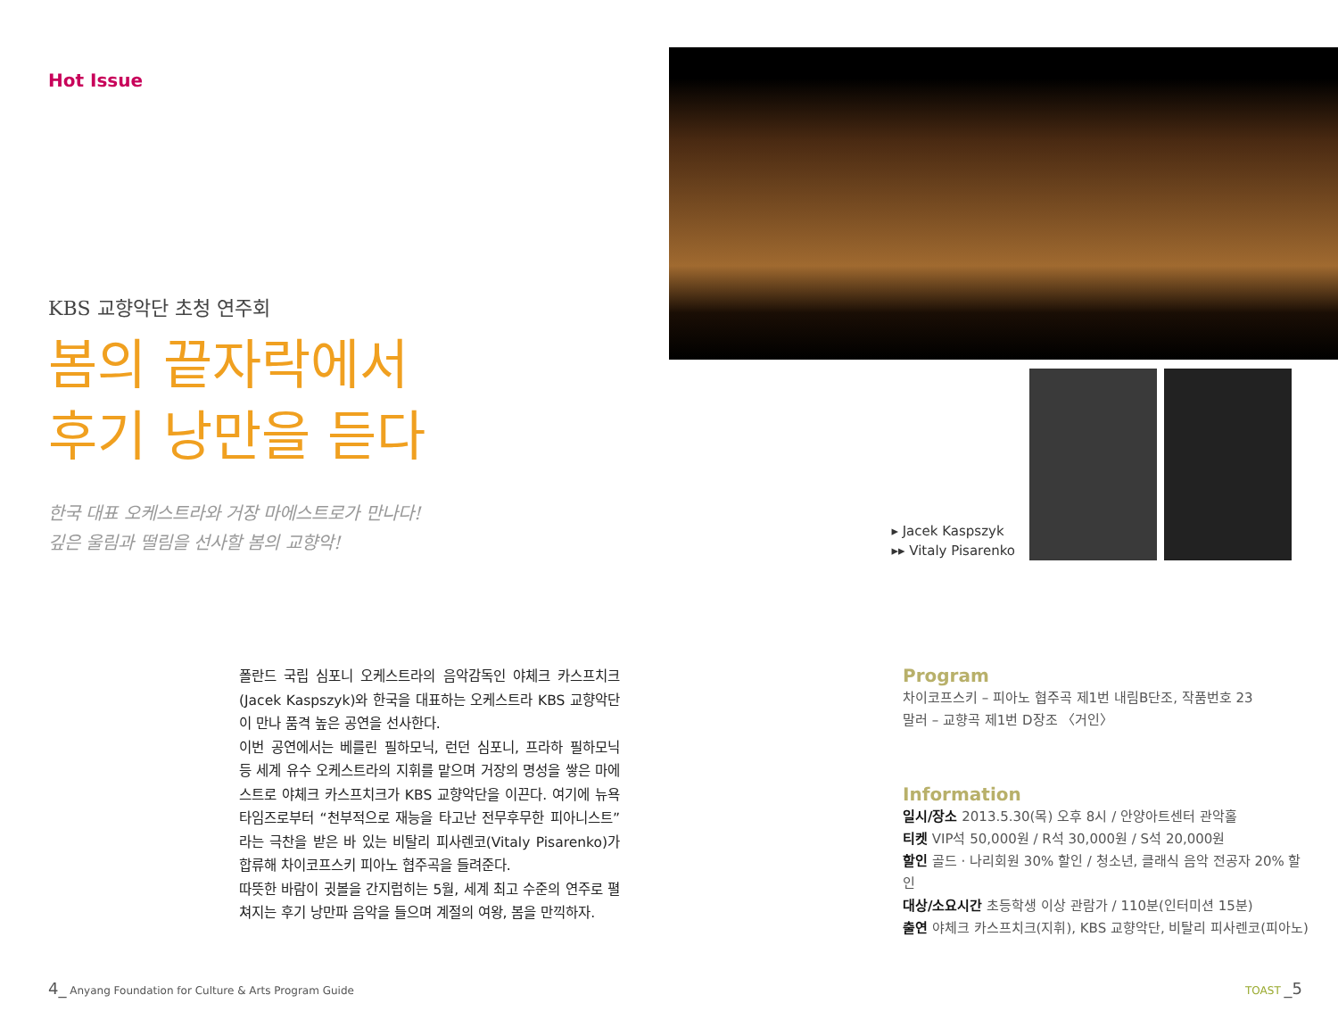Hot Issue
KBS 교향악단 초청 연주회
봄의 끝자락에서
후기 낭만을 듣다
한국 대표 오케스트라와 거장 마에스트로가 만나다!
깊은 울림과 떨림을 선사할 봄의 교향악!
폴란드 국립 심포니 오케스트라의 음악감독인 야체크 카스프치크(Jacek Kaspszyk)와 한국을 대표하는 오케스트라 KBS 교향악단이 만나 품격 높은 공연을 선사한다.
이번 공연에서는 베를린 필하모닉, 런던 심포니, 프라하 필하모닉 등 세계 유수 오케스트라의 지휘를 맡으며 거장의 명성을 쌓은 마에스트로 야체크 카스프치크가 KBS 교향악단을 이끈다. 여기에 뉴욕타임즈로부터 “천부적으로 재능을 타고난 전무후무한 피아니스트”라는 극찬을 받은 바 있는 비탈리 피사렌코(Vitaly Pisarenko)가 합류해 차이코프스키 피아노 협주곡을 들려준다.
따뜻한 바람이 귓볼을 간지럽히는 5월, 세계 최고 수준의 연주로 펼쳐지는 후기 낭만파 음악을 들으며 계절의 여왕, 봄을 만끽하자.
▸ Jacek Kaspszyk
▸▸ Vitaly Pisarenko
Program
차이코프스키 – 피아노 협주곡 제1번 내림B단조, 작품번호 23
말러 – 교향곡 제1번 D장조 〈거인〉
Information
일시/장소 2013.5.30(목) 오후 8시 / 안양아트센터 관악홀
티켓 VIP석 50,000원 / R석 30,000원 / S석 20,000원
할인 골드 · 나리회원 30% 할인 / 청소년, 클래식 음악 전공자 20% 할인
대상/소요시간 초등학생 이상 관람가 / 110분(인터미션 15분)
출연 야체크 카스프치크(지휘), KBS 교향악단, 비탈리 피사렌코(피아노)
4_ Anyang Foundation for Culture & Arts Program Guide
TOAST _5